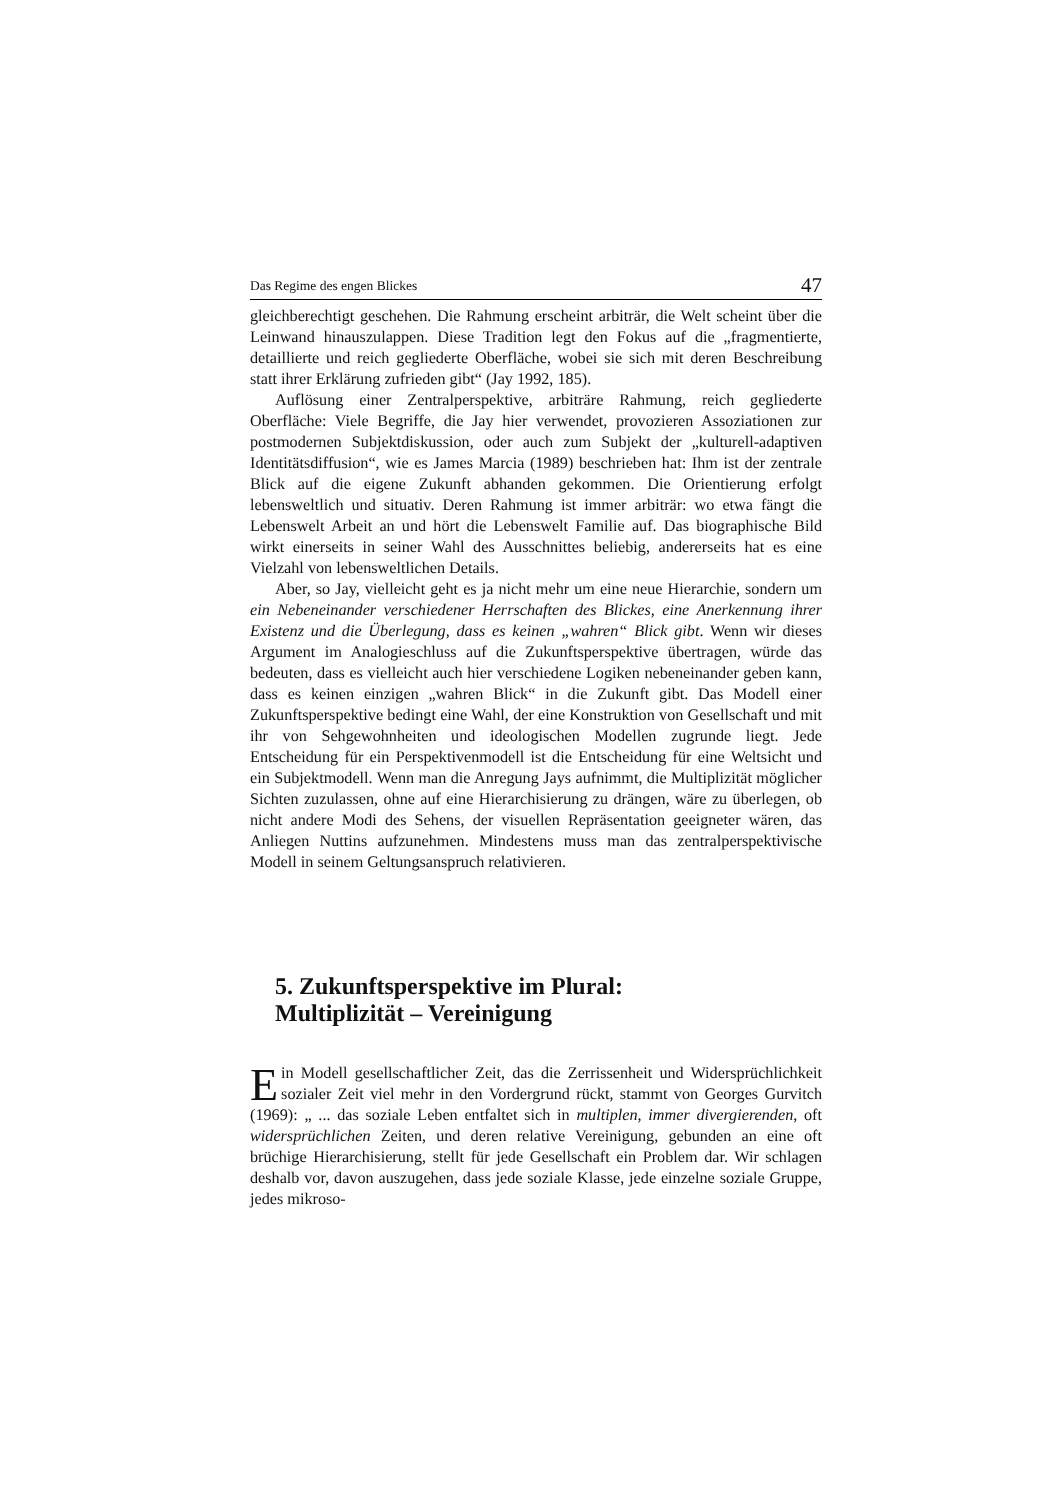Das Regime des engen Blickes 47
gleichberechtigt geschehen. Die Rahmung erscheint arbiträr, die Welt scheint über die Leinwand hinauszulappen. Diese Tradition legt den Fokus auf die „fragmentierte, detaillierte und reich gegliederte Oberfläche, wobei sie sich mit deren Beschreibung statt ihrer Erklärung zufrieden gibt“ (Jay 1992, 185).
Auflösung einer Zentralperspektive, arbiträre Rahmung, reich gegliederte Oberfläche: Viele Begriffe, die Jay hier verwendet, provozieren Assoziationen zur postmodernen Subjektdiskussion, oder auch zum Subjekt der „kulturell-adaptiven Identitätsdiffusion“, wie es James Marcia (1989) beschrieben hat: Ihm ist der zentrale Blick auf die eigene Zukunft abhanden gekommen. Die Orientierung erfolgt lebensweltlich und situativ. Deren Rahmung ist immer arbiträr: wo etwa fängt die Lebenswelt Arbeit an und hört die Lebenswelt Familie auf. Das biographische Bild wirkt einerseits in seiner Wahl des Ausschnittes beliebig, andererseits hat es eine Vielzahl von lebensweltlichen Details.
Aber, so Jay, vielleicht geht es ja nicht mehr um eine neue Hierarchie, sondern um ein Nebeneinander verschiedener Herrschaften des Blickes, eine Anerkennung ihrer Existenz und die Überlegung, dass es keinen „wahren“ Blick gibt. Wenn wir dieses Argument im Analogieschluss auf die Zukunftsperspektive übertragen, würde das bedeuten, dass es vielleicht auch hier verschiedene Logiken nebeneinander geben kann, dass es keinen einzigen „wahren Blick“ in die Zukunft gibt. Das Modell einer Zukunftsperspektive bedingt eine Wahl, der eine Konstruktion von Gesellschaft und mit ihr von Sehgewohnheiten und ideologischen Modellen zugrunde liegt. Jede Entscheidung für ein Perspektivenmodell ist die Entscheidung für eine Weltsicht und ein Subjektmodell. Wenn man die Anregung Jays aufnimmt, die Multiplizität möglicher Sichten zuzulassen, ohne auf eine Hierarchisierung zu drängen, wäre zu überlegen, ob nicht andere Modi des Sehens, der visuellen Repräsentation geeigneter wären, das Anliegen Nuttins aufzunehmen. Mindestens muss man das zentralperspektivische Modell in seinem Geltungsanspruch relativieren.
5. Zukunftsperspektive im Plural:
Multiplizität – Vereinigung
Ein Modell gesellschaftlicher Zeit, das die Zerrissenheit und Widersprüchlichkeit sozialer Zeit viel mehr in den Vordergrund rückt, stammt von Georges Gurvitch (1969): „ ... das soziale Leben entfaltet sich in multiplen, immer divergierenden, oft widersprüchlichen Zeiten, und deren relative Vereinigung, gebunden an eine oft brüchige Hierarchisierung, stellt für jede Gesellschaft ein Problem dar. Wir schlagen deshalb vor, davon auszugehen, dass jede soziale Klasse, jede einzelne soziale Gruppe, jedes mikroso-